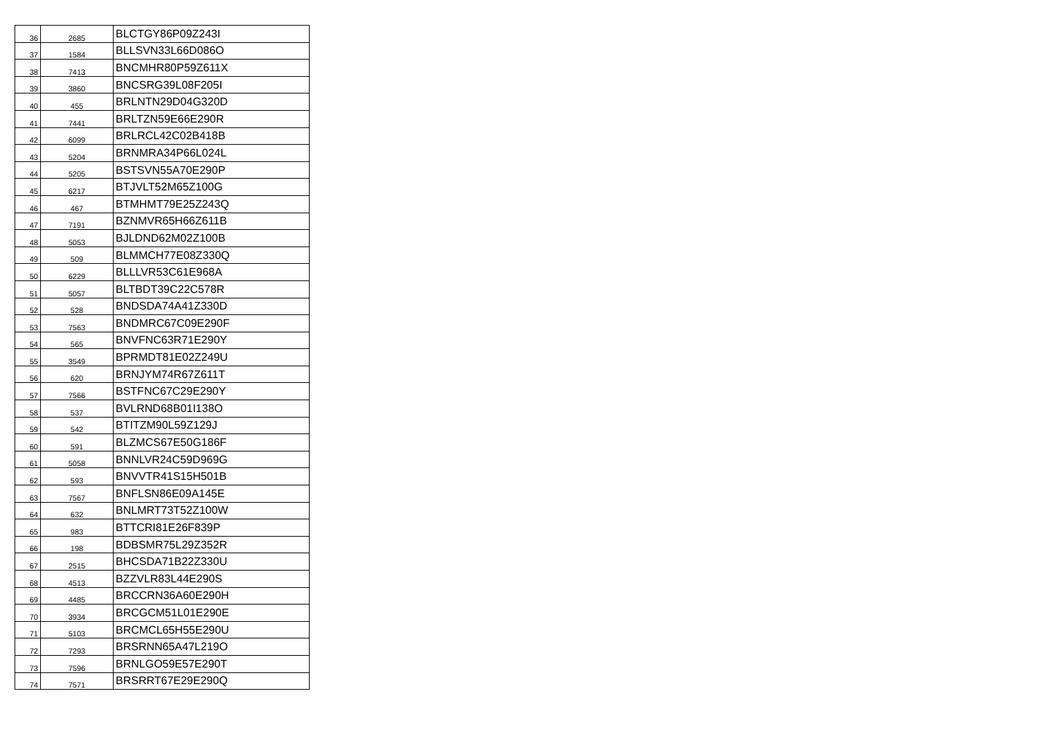| 36 | 2685 | BLCTGY86P09Z243I |
| 37 | 1584 | BLLSVN33L66D086O |
| 38 | 7413 | BNCMHR80P59Z611X |
| 39 | 3860 | BNCSRG39L08F205I |
| 40 | 455 | BRLNTN29D04G320D |
| 41 | 7441 | BRLTZN59E66E290R |
| 42 | 6099 | BRLRCL42C02B418B |
| 43 | 5204 | BRNMRA34P66L024L |
| 44 | 5205 | BSTSVN55A70E290P |
| 45 | 6217 | BTJVLT52M65Z100G |
| 46 | 467 | BTMHMT79E25Z243Q |
| 47 | 7191 | BZNMVR65H66Z611B |
| 48 | 5053 | BJLDND62M02Z100B |
| 49 | 509 | BLMMCH77E08Z330Q |
| 50 | 6229 | BLLLVR53C61E968A |
| 51 | 5057 | BLTBDT39C22C578R |
| 52 | 528 | BNDSDA74A41Z330D |
| 53 | 7563 | BNDMRC67C09E290F |
| 54 | 565 | BNVFNC63R71E290Y |
| 55 | 3549 | BPRMDT81E02Z249U |
| 56 | 620 | BRNJYM74R67Z611T |
| 57 | 7566 | BSTFNC67C29E290Y |
| 58 | 537 | BVLRND68B01I138O |
| 59 | 542 | BTITZM90L59Z129J |
| 60 | 591 | BLZMCS67E50G186F |
| 61 | 5058 | BNNLVR24C59D969G |
| 62 | 593 | BNVVTR41S15H501B |
| 63 | 7567 | BNFLSN86E09A145E |
| 64 | 632 | BNLMRT73T52Z100W |
| 65 | 983 | BTTCRI81E26F839P |
| 66 | 198 | BDBSMR75L29Z352R |
| 67 | 2515 | BHCSDA71B22Z330U |
| 68 | 4513 | BZZVLR83L44E290S |
| 69 | 4485 | BRCCRN36A60E290H |
| 70 | 3934 | BRCGCM51L01E290E |
| 71 | 5103 | BRCMCL65H55E290U |
| 72 | 7293 | BRSRNN65A47L219O |
| 73 | 7596 | BRNLGO59E57E290T |
| 74 | 7571 | BRSRRT67E29E290Q |